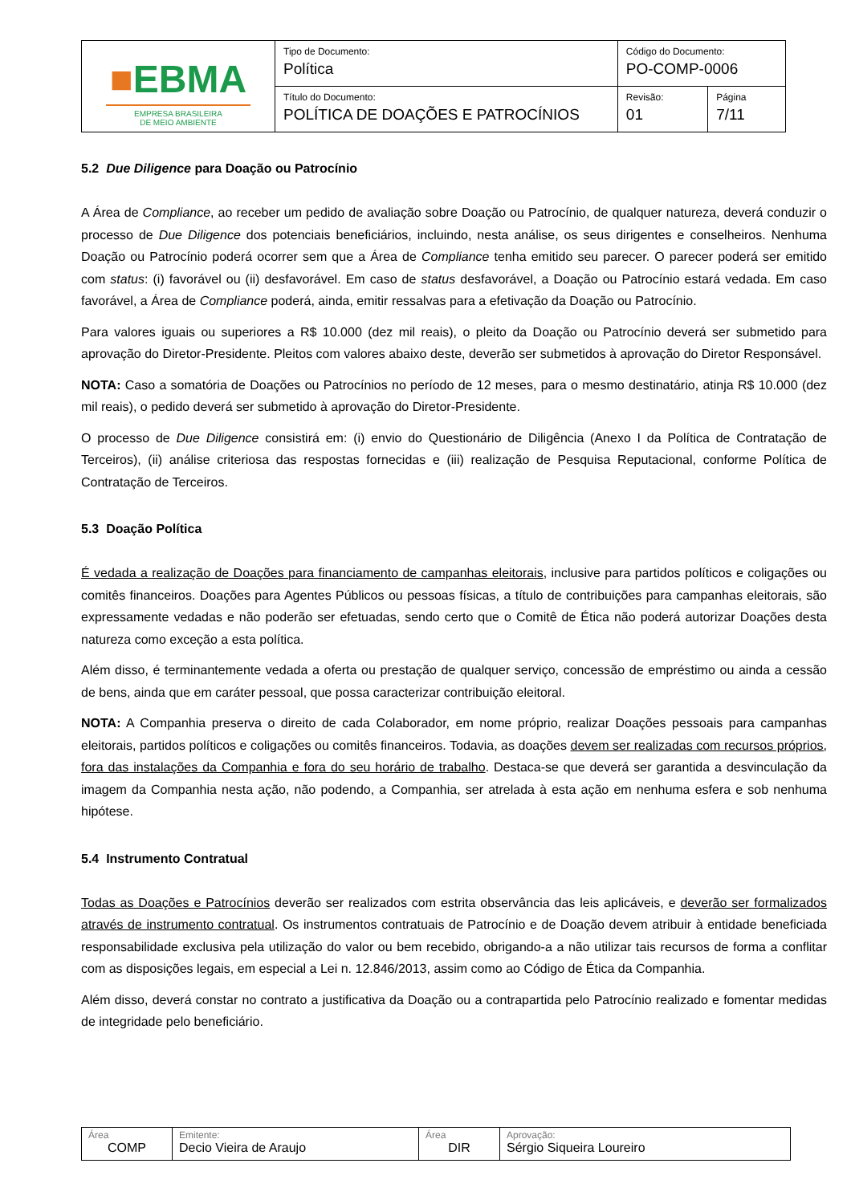| ■ EBMA EMPRESA BRASILEIRA DE MEIO AMBIENTE | Tipo de Documento: Política | Código do Documento: PO-COMP-0006 | |
| | Título do Documento: POLÍTICA DE DOAÇÕES E PATROCÍNIOS | Revisão: 01 | Página 7/11 |
5.2 Due Diligence para Doação ou Patrocínio
A Área de Compliance, ao receber um pedido de avaliação sobre Doação ou Patrocínio, de qualquer natureza, deverá conduzir o processo de Due Diligence dos potenciais beneficiários, incluindo, nesta análise, os seus dirigentes e conselheiros. Nenhuma Doação ou Patrocínio poderá ocorrer sem que a Área de Compliance tenha emitido seu parecer. O parecer poderá ser emitido com status: (i) favorável ou (ii) desfavorável. Em caso de status desfavorável, a Doação ou Patrocínio estará vedada. Em caso favorável, a Área de Compliance poderá, ainda, emitir ressalvas para a efetivação da Doação ou Patrocínio.
Para valores iguais ou superiores a R$ 10.000 (dez mil reais), o pleito da Doação ou Patrocínio deverá ser submetido para aprovação do Diretor-Presidente. Pleitos com valores abaixo deste, deverão ser submetidos à aprovação do Diretor Responsável.
NOTA: Caso a somatória de Doações ou Patrocínios no período de 12 meses, para o mesmo destinatário, atinja R$ 10.000 (dez mil reais), o pedido deverá ser submetido à aprovação do Diretor-Presidente.
O processo de Due Diligence consistirá em: (i) envio do Questionário de Diligência (Anexo I da Política de Contratação de Terceiros), (ii) análise criteriosa das respostas fornecidas e (iii) realização de Pesquisa Reputacional, conforme Política de Contratação de Terceiros.
5.3 Doação Política
É vedada a realização de Doações para financiamento de campanhas eleitorais, inclusive para partidos políticos e coligações ou comitês financeiros. Doações para Agentes Públicos ou pessoas físicas, a título de contribuições para campanhas eleitorais, são expressamente vedadas e não poderão ser efetuadas, sendo certo que o Comitê de Ética não poderá autorizar Doações desta natureza como exceção a esta política.
Além disso, é terminantemente vedada a oferta ou prestação de qualquer serviço, concessão de empréstimo ou ainda a cessão de bens, ainda que em caráter pessoal, que possa caracterizar contribuição eleitoral.
NOTA: A Companhia preserva o direito de cada Colaborador, em nome próprio, realizar Doações pessoais para campanhas eleitorais, partidos políticos e coligações ou comitês financeiros. Todavia, as doações devem ser realizadas com recursos próprios, fora das instalações da Companhia e fora do seu horário de trabalho. Destaca-se que deverá ser garantida a desvinculação da imagem da Companhia nesta ação, não podendo, a Companhia, ser atrelada à esta ação em nenhuma esfera e sob nenhuma hipótese.
5.4 Instrumento Contratual
Todas as Doações e Patrocínios deverão ser realizados com estrita observância das leis aplicáveis, e deverão ser formalizados através de instrumento contratual. Os instrumentos contratuais de Patrocínio e de Doação devem atribuir à entidade beneficiada responsabilidade exclusiva pela utilização do valor ou bem recebido, obrigando-a a não utilizar tais recursos de forma a conflitar com as disposições legais, em especial a Lei n. 12.846/2013, assim como ao Código de Ética da Companhia.
Além disso, deverá constar no contrato a justificativa da Doação ou a contrapartida pelo Patrocínio realizado e fomentar medidas de integridade pelo beneficiário.
| Área COMP | Emitente: Decio Vieira de Araujo | Área DIR | Aprovação: Sérgio Siqueira Loureiro |